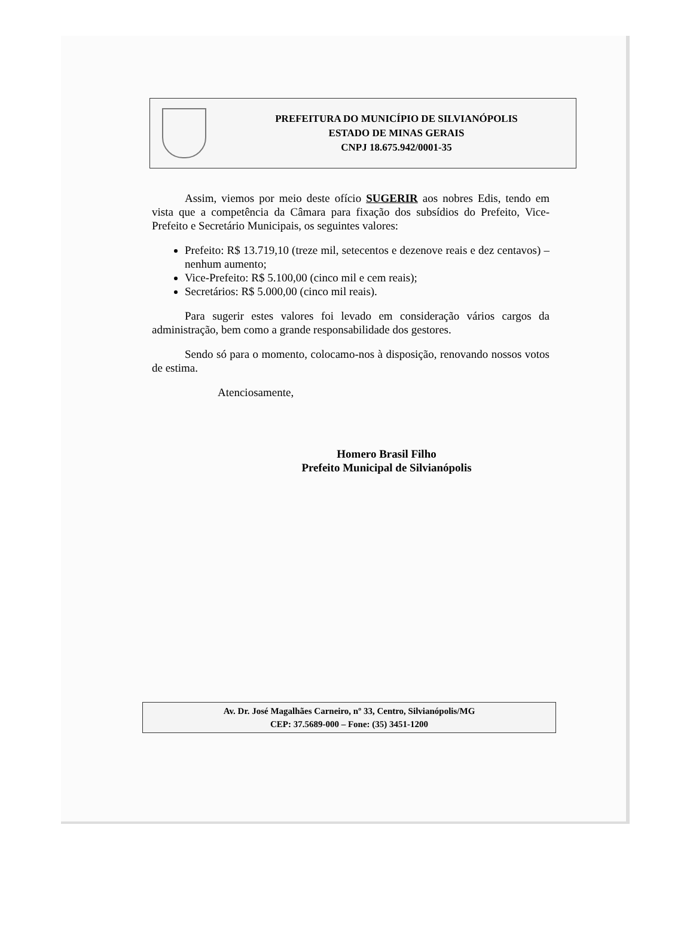PREFEITURA DO MUNICÍPIO DE SILVIANÓPOLIS
ESTADO DE MINAS GERAIS
CNPJ 18.675.942/0001-35
Assim, viemos por meio deste ofício SUGERIR aos nobres Edis, tendo em vista que a competência da Câmara para fixação dos subsídios do Prefeito, Vice-Prefeito e Secretário Municipais, os seguintes valores:
Prefeito: R$ 13.719,10 (treze mil, setecentos e dezenove reais e dez centavos) – nenhum aumento;
Vice-Prefeito: R$ 5.100,00 (cinco mil e cem reais);
Secretários: R$ 5.000,00 (cinco mil reais).
Para sugerir estes valores foi levado em consideração vários cargos da administração, bem como a grande responsabilidade dos gestores.
Sendo só para o momento, colocamo-nos à disposição, renovando nossos votos de estima.
Atenciosamente,
Homero Brasil Filho
Prefeito Municipal de Silvianópolis
Av. Dr. José Magalhães Carneiro, nº 33, Centro, Silvianópolis/MG
CEP: 37.5689-000 – Fone: (35) 3451-1200